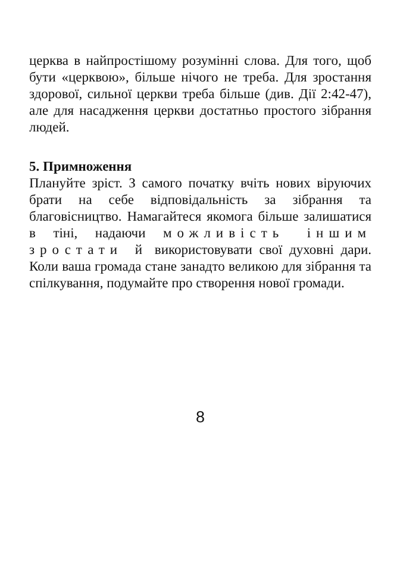церква в найпростішому розумінні слова. Для того, щоб бути «церквою», більше нічого не треба. Для зростання здорової, сильної церкви треба більше (див. Дії 2:42-47), але для насадження церкви достатньо простого зібрання людей.
5. Примноження
Плануйте зріст. З самого початку вчіть нових віруючих брати на себе відповідальність за зібрання та благовісництво. Намагайтеся якомога більше залишатися в тіні, надаючи можливість іншим зростати й використовувати свої духовні дари. Коли ваша громада стане занадто великою для зібрання та спілкування, подумайте про створення нової громади.
8